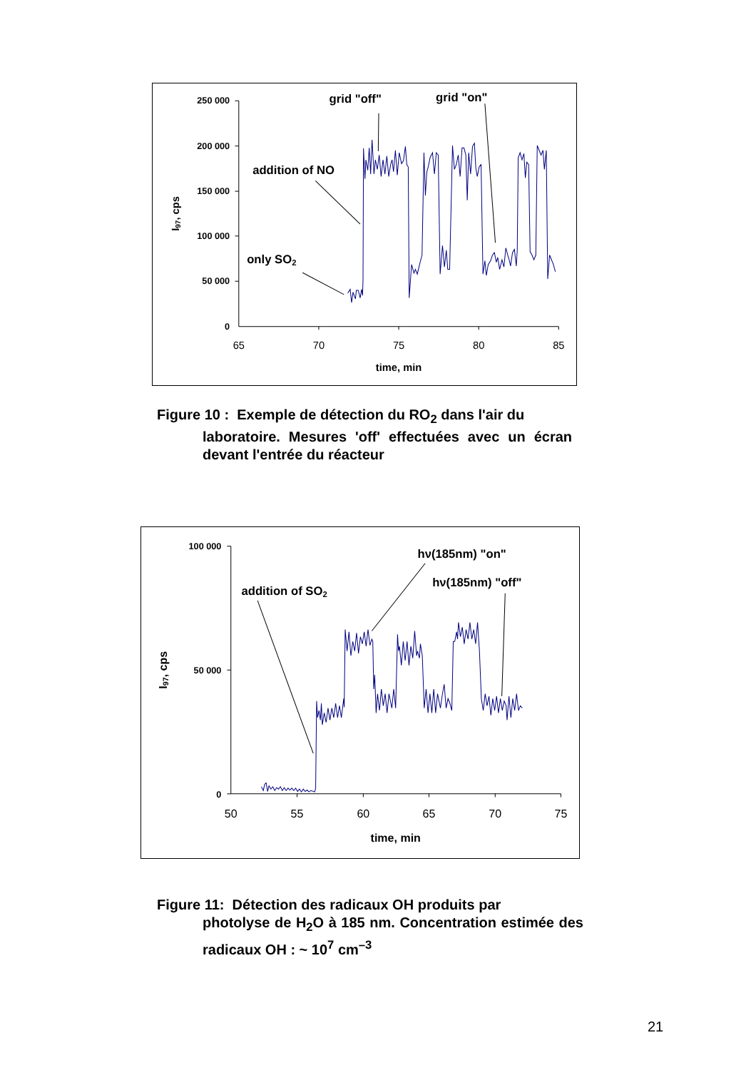250 000
200 000
150 000
100 000
50 000
0
65
70
75
80
85
time, min
I97, cps
grid "off"
grid "on"
addition of NO
only SO2
Figure 10 : Exemple de détection du RO<sub>2</sub> dans l'air du
laboratoire. Mesures 'off' effectuées avec un écran devant l'entrée du réacteur
100 000
50 000
0
50
55
60
65
70
75
time, min
I97, cps
hν(185nm) "on"
hν(185nm) "off"
addition of SO2
Figure 11: Détection des radicaux OH produits par
photolyse de H<sub>2</sub>O à 185 nm. Concentration estimée des radicaux OH : ~ 10<sup>7</sup> cm<sup>–3</sup>
21